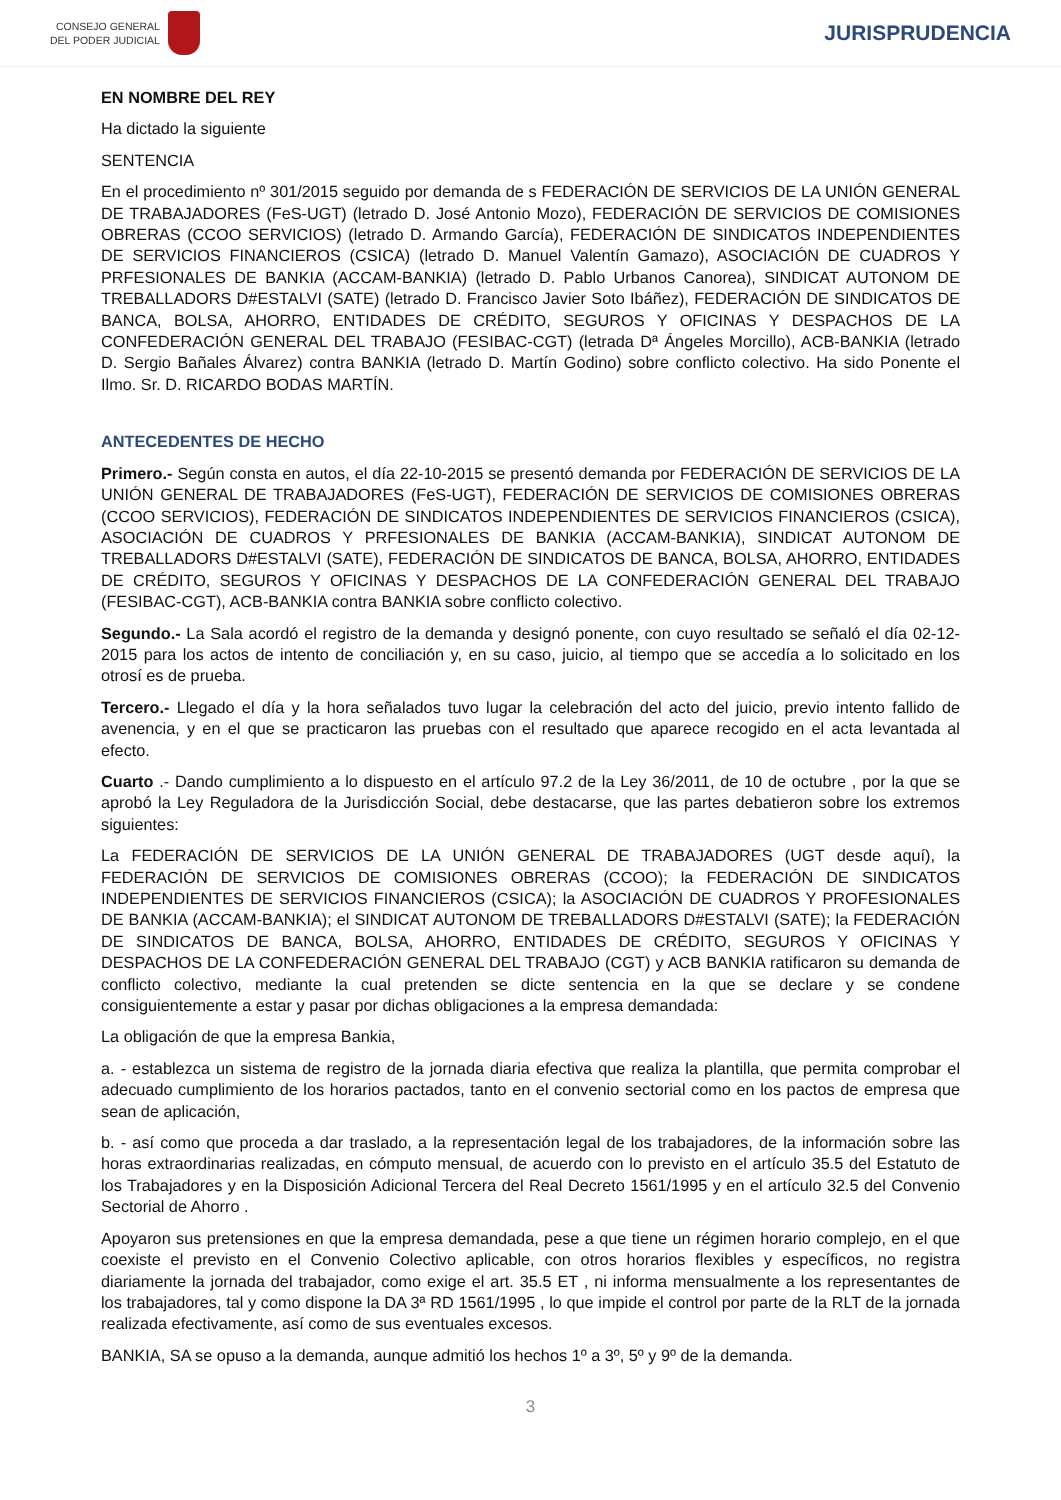CONSEJO GENERAL
DEL PODER JUDICIAL
JURISPRUDENCIA
EN NOMBRE DEL REY
Ha dictado la siguiente
SENTENCIA
En el procedimiento nº 301/2015 seguido por demanda de s FEDERACIÓN DE SERVICIOS DE LA UNIÓN GENERAL DE TRABAJADORES (FeS-UGT) (letrado D. José Antonio Mozo), FEDERACIÓN DE SERVICIOS DE COMISIONES OBRERAS (CCOO SERVICIOS) (letrado D. Armando García), FEDERACIÓN DE SINDICATOS INDEPENDIENTES DE SERVICIOS FINANCIEROS (CSICA) (letrado D. Manuel Valentín Gamazo), ASOCIACIÓN DE CUADROS Y PRFESIONALES DE BANKIA (ACCAM-BANKIA) (letrado D. Pablo Urbanos Canorea), SINDICAT AUTONOM DE TREBALLADORS D#ESTALVI (SATE) (letrado D. Francisco Javier Soto Ibáñez), FEDERACIÓN DE SINDICATOS DE BANCA, BOLSA, AHORRO, ENTIDADES DE CRÉDITO, SEGUROS Y OFICINAS Y DESPACHOS DE LA CONFEDERACIÓN GENERAL DEL TRABAJO (FESIBAC-CGT) (letrada Dª Ángeles Morcillo), ACB-BANKIA (letrado D. Sergio Bañales Álvarez) contra BANKIA (letrado D. Martín Godino) sobre conflicto colectivo. Ha sido Ponente el Ilmo. Sr. D. RICARDO BODAS MARTÍN.
ANTECEDENTES DE HECHO
Primero.- Según consta en autos, el día 22-10-2015 se presentó demanda por FEDERACIÓN DE SERVICIOS DE LA UNIÓN GENERAL DE TRABAJADORES (FeS-UGT), FEDERACIÓN DE SERVICIOS DE COMISIONES OBRERAS (CCOO SERVICIOS), FEDERACIÓN DE SINDICATOS INDEPENDIENTES DE SERVICIOS FINANCIEROS (CSICA), ASOCIACIÓN DE CUADROS Y PRFESIONALES DE BANKIA (ACCAM-BANKIA), SINDICAT AUTONOM DE TREBALLADORS D#ESTALVI (SATE), FEDERACIÓN DE SINDICATOS DE BANCA, BOLSA, AHORRO, ENTIDADES DE CRÉDITO, SEGUROS Y OFICINAS Y DESPACHOS DE LA CONFEDERACIÓN GENERAL DEL TRABAJO (FESIBAC-CGT), ACB-BANKIA contra BANKIA sobre conflicto colectivo.
Segundo.- La Sala acordó el registro de la demanda y designó ponente, con cuyo resultado se señaló el día 02-12-2015 para los actos de intento de conciliación y, en su caso, juicio, al tiempo que se accedía a lo solicitado en los otrosí es de prueba.
Tercero.- Llegado el día y la hora señalados tuvo lugar la celebración del acto del juicio, previo intento fallido de avenencia, y en el que se practicaron las pruebas con el resultado que aparece recogido en el acta levantada al efecto.
Cuarto .- Dando cumplimiento a lo dispuesto en el artículo 97.2 de la Ley 36/2011, de 10 de octubre , por la que se aprobó la Ley Reguladora de la Jurisdicción Social, debe destacarse, que las partes debatieron sobre los extremos siguientes:
La FEDERACIÓN DE SERVICIOS DE LA UNIÓN GENERAL DE TRABAJADORES (UGT desde aquí), la FEDERACIÓN DE SERVICIOS DE COMISIONES OBRERAS (CCOO); la FEDERACIÓN DE SINDICATOS INDEPENDIENTES DE SERVICIOS FINANCIEROS (CSICA); la ASOCIACIÓN DE CUADROS Y PROFESIONALES DE BANKIA (ACCAM-BANKIA); el SINDICAT AUTONOM DE TREBALLADORS D#ESTALVI (SATE); la FEDERACIÓN DE SINDICATOS DE BANCA, BOLSA, AHORRO, ENTIDADES DE CRÉDITO, SEGUROS Y OFICINAS Y DESPACHOS DE LA CONFEDERACIÓN GENERAL DEL TRABAJO (CGT) y ACB BANKIA ratificaron su demanda de conflicto colectivo, mediante la cual pretenden se dicte sentencia en la que se declare y se condene consiguientemente a estar y pasar por dichas obligaciones a la empresa demandada:
La obligación de que la empresa Bankia,
a. - establezca un sistema de registro de la jornada diaria efectiva que realiza la plantilla, que permita comprobar el adecuado cumplimiento de los horarios pactados, tanto en el convenio sectorial como en los pactos de empresa que sean de aplicación,
b. - así como que proceda a dar traslado, a la representación legal de los trabajadores, de la información sobre las horas extraordinarias realizadas, en cómputo mensual, de acuerdo con lo previsto en el artículo 35.5 del Estatuto de los Trabajadores y en la Disposición Adicional Tercera del Real Decreto 1561/1995 y en el artículo 32.5 del Convenio Sectorial de Ahorro .
Apoyaron sus pretensiones en que la empresa demandada, pese a que tiene un régimen horario complejo, en el que coexiste el previsto en el Convenio Colectivo aplicable, con otros horarios flexibles y específicos, no registra diariamente la jornada del trabajador, como exige el art. 35.5 ET , ni informa mensualmente a los representantes de los trabajadores, tal y como dispone la DA 3ª RD 1561/1995 , lo que impide el control por parte de la RLT de la jornada realizada efectivamente, así como de sus eventuales excesos.
BANKIA, SA se opuso a la demanda, aunque admitió los hechos 1º a 3º, 5º y 9º de la demanda.
3